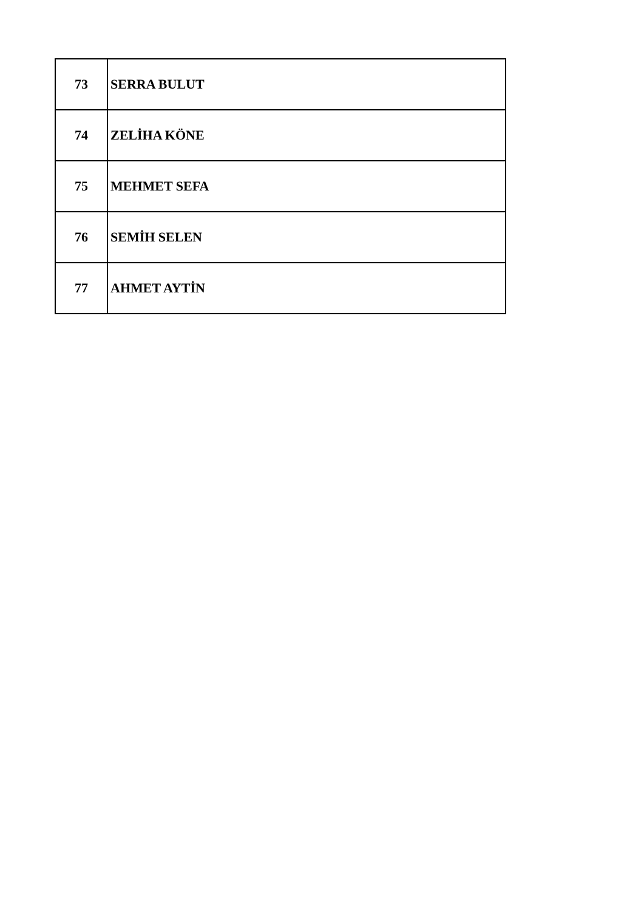| 73 | SERRA BULUT |
| 74 | ZELİHA KÖNE |
| 75 | MEHMET SEFA |
| 76 | SEMİH SELEN |
| 77 | AHMET AYTİN |